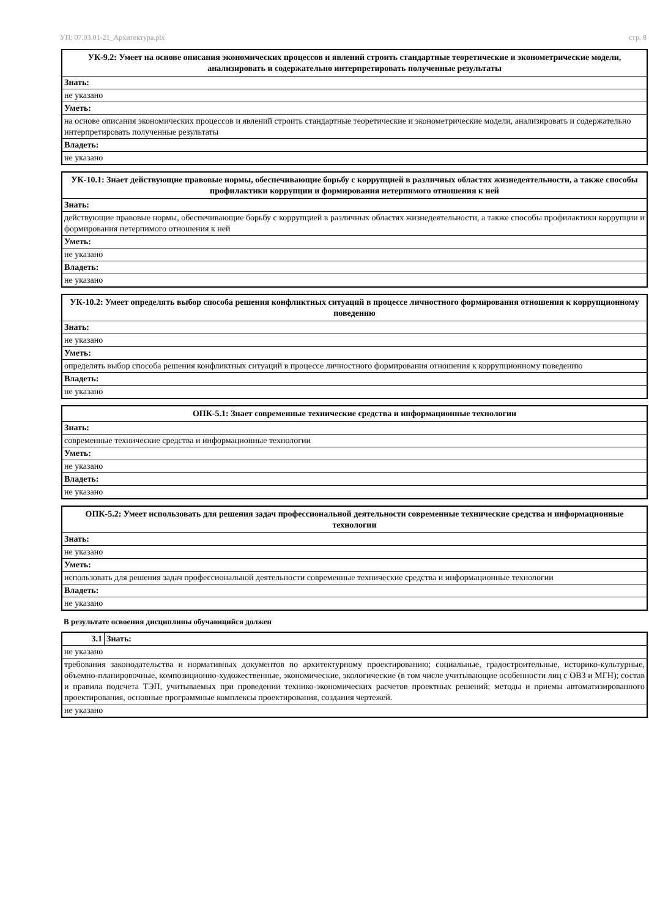УП: 07.03.01-21_Архитектура.plx стр. 8
| УК-9.2: Умеет на основе описания экономических процессов и явлений строить стандартные теоретические и эконометрические модели, анализировать и содержательно интерпретировать полученные результаты |
| Знать: |
| не указано |
| Уметь: |
| на основе описания экономических процессов и явлений строить стандартные теоретические и эконометрические модели, анализировать и содержательно интерпретировать полученные результаты |
| Владеть: |
| не указано |
| УК-10.1: Знает действующие правовые нормы, обеспечивающие борьбу с коррупцией в различных областях жизнедеятельности, а также способы профилактики коррупции и формирования нетерпимого отношения к ней |
| Знать: |
| действующие правовые нормы, обеспечивающие борьбу с коррупцией в различных областях жизнедеятельности, а также способы профилактики коррупции и формирования нетерпимого отношения к ней |
| Уметь: |
| не указано |
| Владеть: |
| не указано |
| УК-10.2: Умеет определять выбор способа решения конфликтных ситуаций в процессе личностного формирования отношения к коррупционному поведению |
| Знать: |
| не указано |
| Уметь: |
| определять выбор способа решения конфликтных ситуаций в процессе личностного формирования отношения к коррупционному поведению |
| Владеть: |
| не указано |
| ОПК-5.1: Знает современные технические средства и информационные технологии |
| Знать: |
| современные технические средства и информационные технологии |
| Уметь: |
| не указано |
| Владеть: |
| не указано |
| ОПК-5.2: Умеет использовать для решения задач профессиональной деятельности современные технические средства и информационные технологии |
| Знать: |
| не указано |
| Уметь: |
| использовать для решения задач профессиональной деятельности современные технические средства и информационные технологии |
| Владеть: |
| не указано |
В результате освоения дисциплины обучающийся должен
| 3.1 | Знать: |
| не указано | |
| требования законодательства и нормативных документов по архитектурному проектированию; социальные, градостроительные, историко-культурные, объемно-планировочные, композиционно-художественные, экономические, экологические (в том числе учитывающие особенности лиц с ОВЗ и МГН); состав и правила подсчета ТЭП, учитываемых при проведении технико-экономических расчетов проектных решений; методы и приемы автоматизированного проектирования, основные программные комплексы проектирования, создания чертежей. | |
| не указано | |